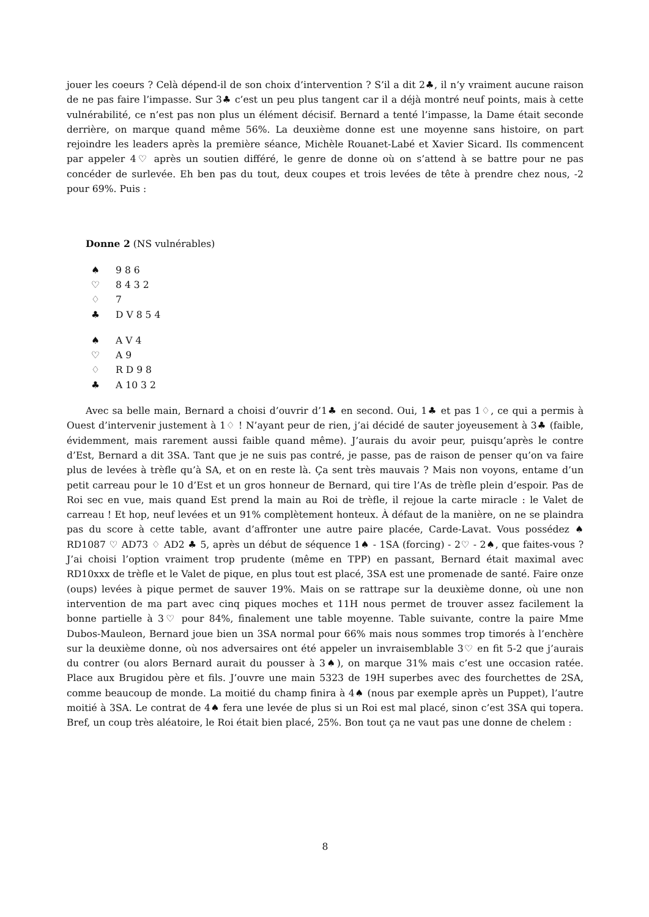jouer les coeurs ? Celà dépend-il de son choix d’intervention ? S’il a dit 2♣, il n’y vraiment aucune raison de ne pas faire l’impasse. Sur 3♣ c’est un peu plus tangent car il a déjà montré neuf points, mais à cette vulnérabilité, ce n’est pas non plus un élément décisif. Bernard a tenté l’impasse, la Dame était seconde derrière, on marque quand même 56%. La deuxième donne est une moyenne sans histoire, on part rejoindre les leaders après la première séance, Michèle Rouanet-Labé et Xavier Sicard. Ils commencent par appeler 4♡ après un soutien différé, le genre de donne où on s’attend à se battre pour ne pas concéder de surlevée. Eh ben pas du tout, deux coupes et trois levées de tête à prendre chez nous, -2 pour 69%. Puis :
Donne 2 (NS vulnérables)
♠ 9 8 6
♡ 8 4 3 2
♢ 7
♣ D V 8 5 4
♠ A V 4
♡ A 9
♢ R D 9 8
♣ A 10 3 2
Avec sa belle main, Bernard a choisi d’ouvrir d’1♣ en second. Oui, 1♣ et pas 1♢, ce qui a permis à Ouest d’intervenir justement à 1♢ ! N’ayant peur de rien, j’ai décidé de sauter joyeusement à 3♣ (faible, évidemment, mais rarement aussi faible quand même). J’aurais du avoir peur, puisqu’après le contre d’Est, Bernard a dit 3SA. Tant que je ne suis pas contré, je passe, pas de raison de penser qu’on va faire plus de levées à trèfle qu’à SA, et on en reste là. Ça sent très mauvais ? Mais non voyons, entame d’un petit carreau pour le 10 d’Est et un gros honneur de Bernard, qui tire l’As de trèfle plein d’espoir. Pas de Roi sec en vue, mais quand Est prend la main au Roi de trèfle, il rejoue la carte miracle : le Valet de carreau ! Et hop, neuf levées et un 91% complètement honteux. À défaut de la manière, on ne se plaindra pas du score à cette table, avant d’affronter une autre paire placée, Carde-Lavat. Vous possédez ♠ RD1087 ♡ AD73 ♢ AD2 ♣ 5, après un début de séquence 1♠ - 1SA (forcing) - 2♡ - 2♠, que faites-vous ? J’ai choisi l’option vraiment trop prudente (même en TPP) en passant, Bernard était maximal avec RD10xxx de trèfle et le Valet de pique, en plus tout est placé, 3SA est une promenade de santé. Faire onze (oups) levées à pique permet de sauver 19%. Mais on se rattrape sur la deuxième donne, où une non intervention de ma part avec cinq piques moches et 11H nous permet de trouver assez facilement la bonne partielle à 3♡ pour 84%, finalement une table moyenne. Table suivante, contre la paire Mme Dubos-Mauleon, Bernard joue bien un 3SA normal pour 66% mais nous sommes trop timorés à l’enchère sur la deuxième donne, où nos adversaires ont été appeler un invraisemblable 3♡ en fit 5-2 que j’aurais du contrer (ou alors Bernard aurait du pousser à 3♠), on marque 31% mais c’est une occasion ratée. Place aux Brugidou père et fils. J’ouvre une main 5323 de 19H superbes avec des fourchettes de 2SA, comme beaucoup de monde. La moitié du champ finira à 4♠ (nous par exemple après un Puppet), l’autre moitié à 3SA. Le contrat de 4♠ fera une levée de plus si un Roi est mal placé, sinon c’est 3SA qui topera. Bref, un coup très aléatoire, le Roi était bien placé, 25%. Bon tout ça ne vaut pas une donne de chelem :
8